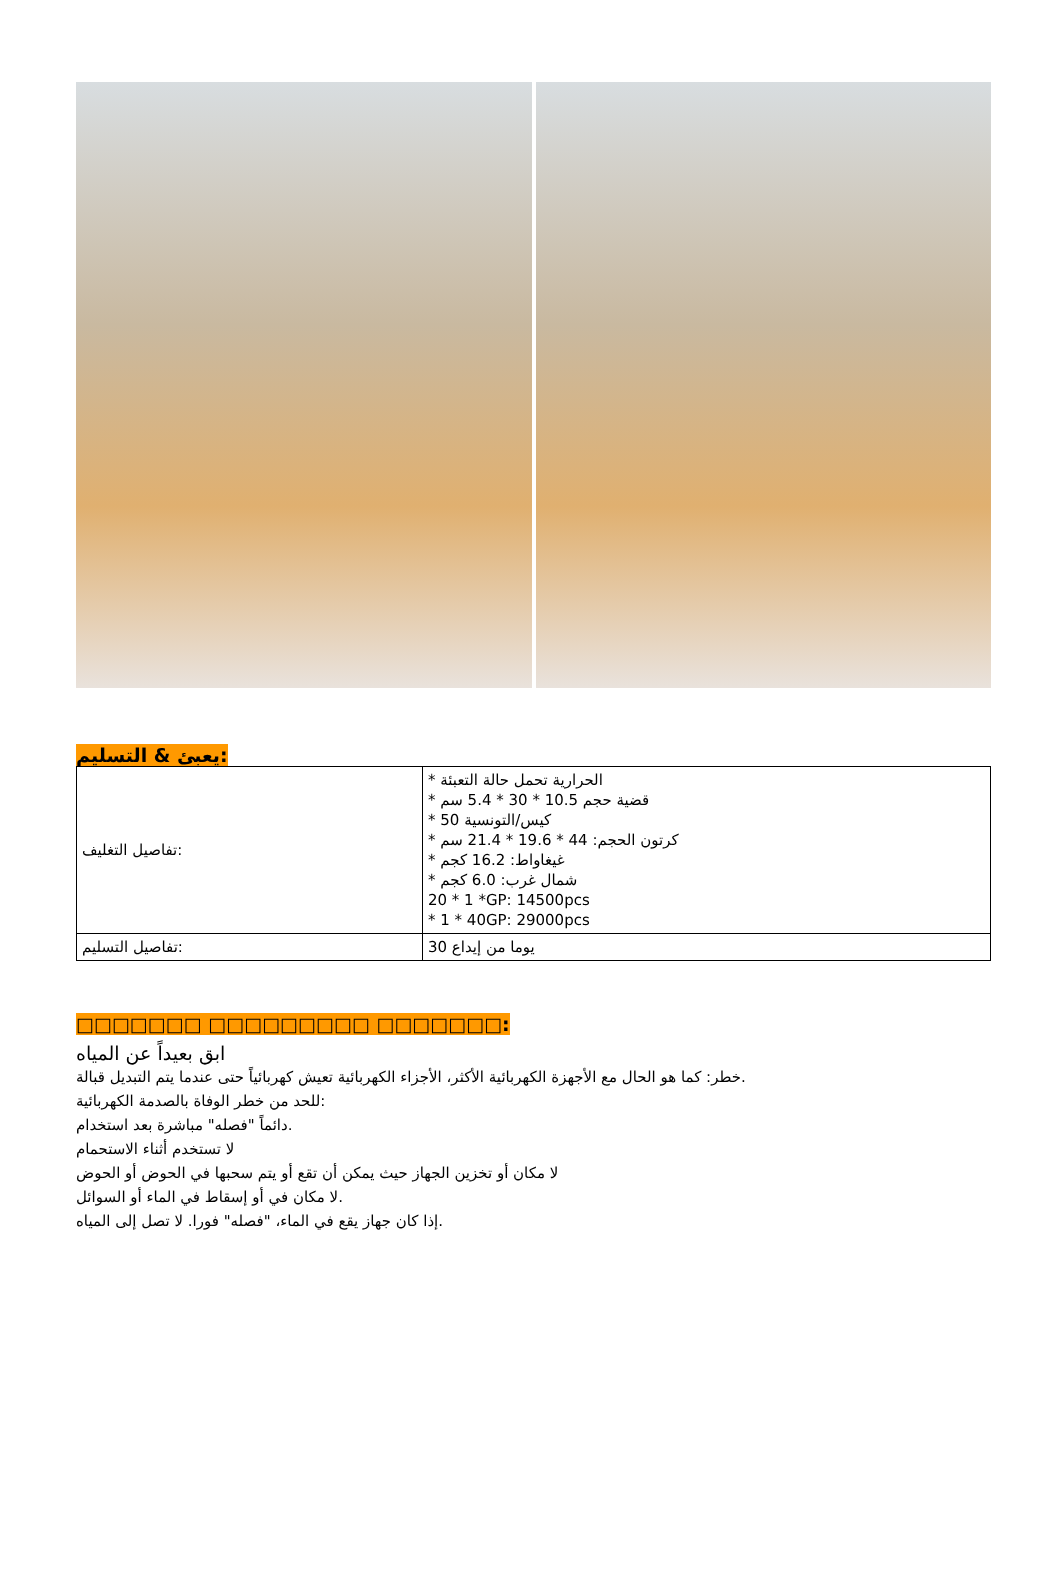يعبئ & التسليم:
| تفاصيل التغليف: | * الحرارية تحمل حالة التعبئة * قضية حجم 10.5 * 30 * 5.4 سم * 50 كيس/التونسية * كرتون الحجم: 44 * 19.6 * 21.4 سم * غيغاواط: 16.2 كجم * شمال غرب: 6.0 كجم 20 * 1 *GP: 14500pcs * 1 * 40GP: 29000pcs |
| تفاصيل التسليم: | 30 يوما من إيداع |
□□□□□□□ □□□□□□□□□ □□□□□□□:
ابق بعيداً عن المياه
خطر: كما هو الحال مع الأجهزة الكهربائية الأكثر، الأجزاء الكهربائية تعيش كهربائياً حتى عندما يتم التبديل قبالة.
للحد من خطر الوفاة بالصدمة الكهربائية:
دائماً "فصله" مباشرة بعد استخدام.
لا تستخدم أثناء الاستحمام
لا مكان أو تخزين الجهاز حيث يمكن أن تقع أو يتم سحبها في الحوض أو الحوض
لا مكان في أو إسقاط في الماء أو السوائل.
إذا كان جهاز يقع في الماء، "فصله" فورا. لا تصل إلى المياه.